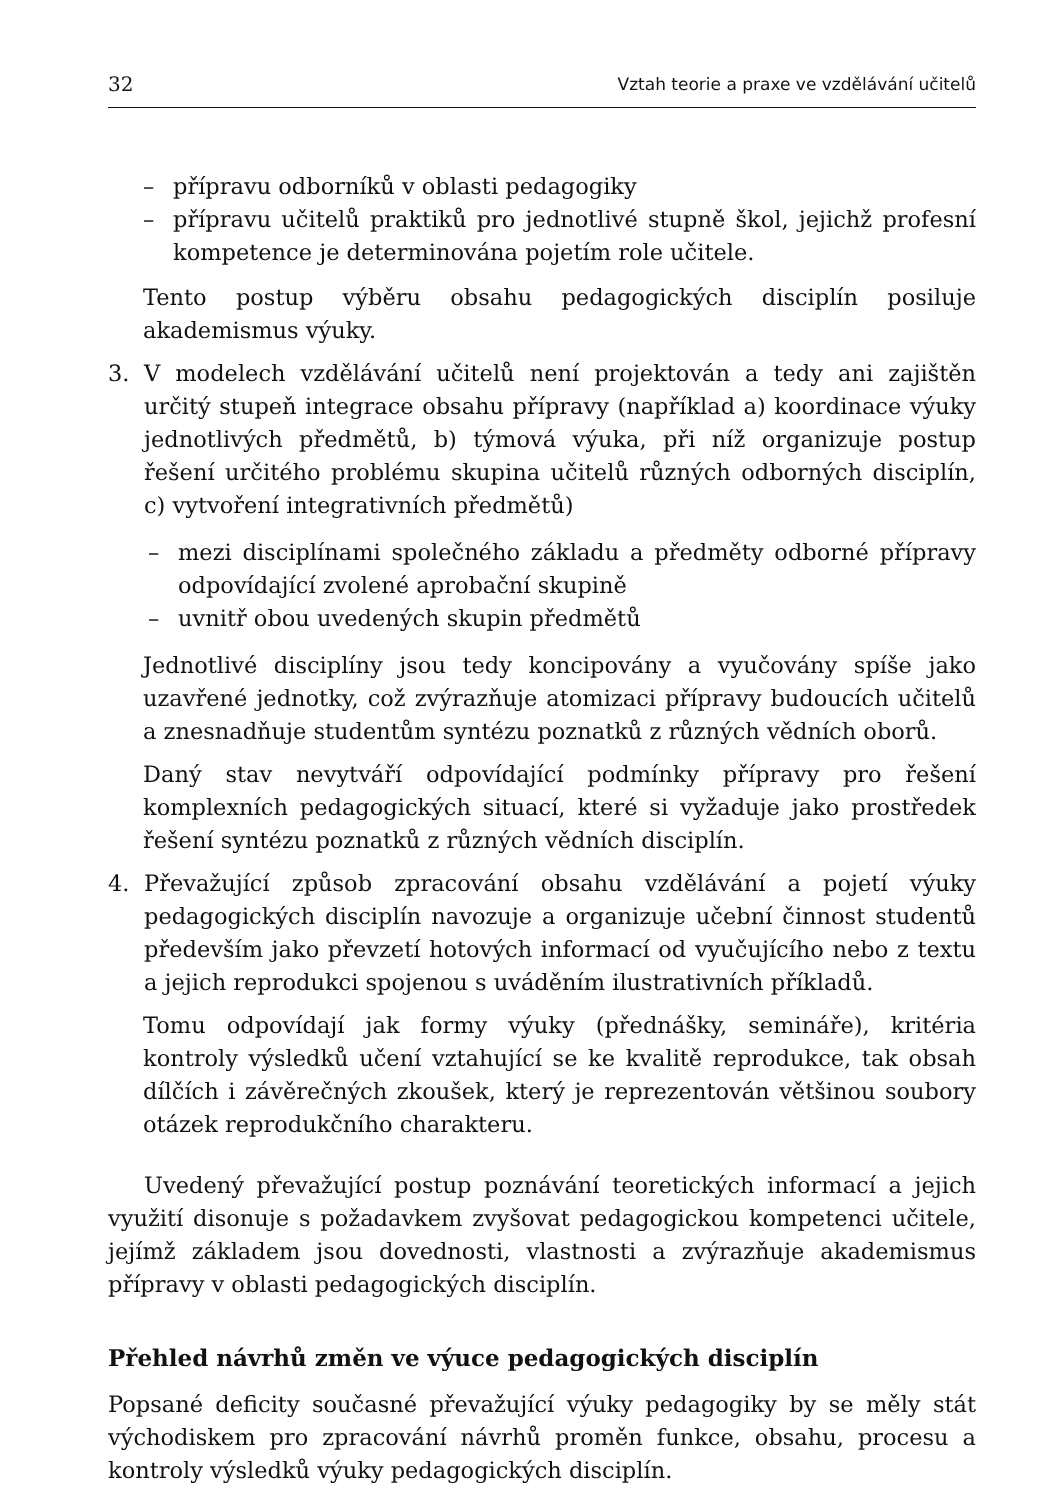32 Vztah teorie a praxe ve vzdělávání učitelů
– přípravu odborníků v oblasti pedagogiky
– přípravu učitelů praktiků pro jednotlivé stupně škol, jejichž profesní kompetence je determinována pojetím role učitele.
Tento postup výběru obsahu pedagogických disciplín posiluje akademismus výuky.
3. V modelech vzdělávání učitelů není projektován a tedy ani zajištěn určitý stupeň integrace obsahu přípravy (například a) koordinace výuky jednotlivých předmětů, b) týmová výuka, při níž organizuje postup řešení určitého problému skupina učitelů různých odborných disciplín, c) vytvoření integrativních předmětů)
– mezi disciplínami společného základu a předměty odborné přípravy odpovídající zvolené aprobační skupině
– uvnitř obou uvedených skupin předmětů
Jednotlivé disciplíny jsou tedy koncipovány a vyučovány spíše jako uzavřené jednotky, což zvýrazňuje atomizaci přípravy budoucích učitelů a znesnadňuje studentům syntézu poznatků z různých vědních oborů.
Daný stav nevytváří odpovídající podmínky přípravy pro řešení komplexních pedagogických situací, které si vyžaduje jako prostředek řešení syntézu poznatků z různých vědních disciplín.
4. Převažující způsob zpracování obsahu vzdělávání a pojetí výuky pedagogických disciplín navozuje a organizuje učební činnost studentů především jako převzetí hotových informací od vyučujícího nebo z textu a jejich reprodukci spojenou s uváděním ilustrativních příkladů.
Tomu odpovídají jak formy výuky (přednášky, semináře), kritéria kontroly výsledků učení vztahující se ke kvalitě reprodukce, tak obsah dílčích i závěrečných zkoušek, který je reprezentován většinou soubory otázek reprodukčního charakteru.
Uvedený převažující postup poznávání teoretických informací a jejich využití disonuje s požadavkem zvyšovat pedagogickou kompetenci učitele, jejímž základem jsou dovednosti, vlastnosti a zvýrazňuje akademismus přípravy v oblasti pedagogických disciplín.
Přehled návrhů změn ve výuce pedagogických disciplín
Popsané deficity současné převažující výuky pedagogiky by se měly stát východiskem pro zpracování návrhů proměn funkce, obsahu, procesu a kontroly výsledků výuky pedagogických disciplín.